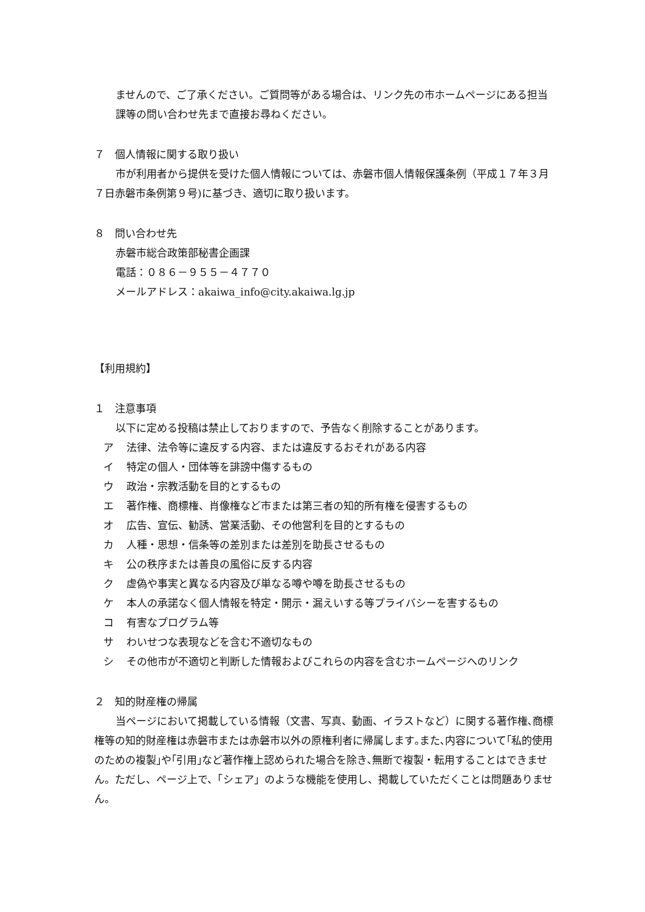ませんので、ご了承ください。ご質問等がある場合は、リンク先の市ホームページにある担当課等の問い合わせ先まで直接お尋ねください。
７　個人情報に関する取り扱い
市が利用者から提供を受けた個人情報については、赤磐市個人情報保護条例（平成１７年３月７日赤磐市条例第９号)に基づき、適切に取り扱います。
８　問い合わせ先
赤磐市総合政策部秘書企画課
電話：０８６－９５５－４７７０
メールアドレス：akaiwa_info@city.akaiwa.lg.jp
【利用規約】
１　注意事項
以下に定める投稿は禁止しておりますので、予告なく削除することがあります。
ア 法律、法令等に違反する内容、または違反するおそれがある内容
イ 特定の個人・団体等を誹謗中傷するもの
ウ 政治・宗教活動を目的とするもの
エ 著作権、商標権、肖像権など市または第三者の知的所有権を侵害するもの
オ 広告、宣伝、勧誘、営業活動、その他営利を目的とするもの
カ 人種・思想・信条等の差別または差別を助長させるもの
キ 公の秩序または善良の風俗に反する内容
ク 虚偽や事実と異なる内容及び単なる噂や噂を助長させるもの
ケ 本人の承諾なく個人情報を特定・開示・漏えいする等プライバシーを害するもの
コ 有害なプログラム等
サ わいせつな表現などを含む不適切なもの
シ その他市が不適切と判断した情報およびこれらの内容を含むホームページへのリンク
２　知的財産権の帰属
当ページにおいて掲載している情報（文書、写真、動画、イラストなど）に関する著作権､商標権等の知的財産権は赤磐市または赤磐市以外の原権利者に帰属します｡また､内容について｢私的使用のための複製｣や｢引用｣など著作権上認められた場合を除き､無断で複製・転用することはできません。ただし、ページ上で、「シェア」のような機能を使用し、掲載していただくことは問題ありません。